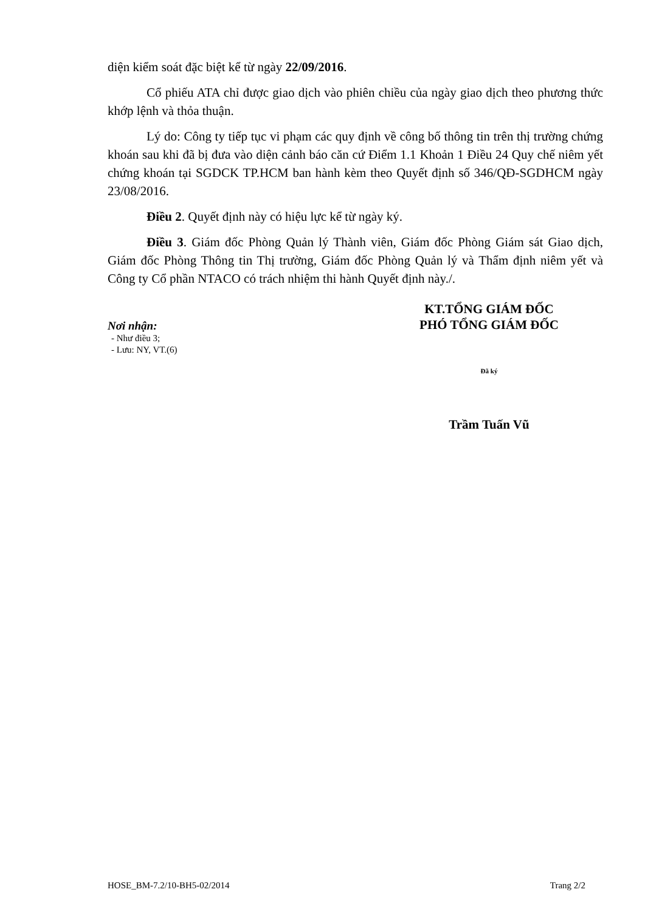diện kiểm soát đặc biệt kể từ ngày 22/09/2016.
Cổ phiếu ATA chỉ được giao dịch vào phiên chiều của ngày giao dịch theo phương thức khớp lệnh và thỏa thuận.
Lý do: Công ty tiếp tục vi phạm các quy định về công bố thông tin trên thị trường chứng khoán sau khi đã bị đưa vào diện cảnh báo căn cứ Điểm 1.1 Khoản 1 Điều 24 Quy chế niêm yết chứng khoán tại SGDCK TP.HCM ban hành kèm theo Quyết định số 346/QĐ-SGDHCM ngày 23/08/2016.
Điều 2. Quyết định này có hiệu lực kể từ ngày ký.
Điều 3. Giám đốc Phòng Quản lý Thành viên, Giám đốc Phòng Giám sát Giao dịch, Giám đốc Phòng Thông tin Thị trường, Giám đốc Phòng Quản lý và Thẩm định niêm yết và Công ty Cổ phần NTACO có trách nhiệm thi hành Quyết định này./.
Nơi nhận:
- Như điều 3;
- Lưu: NY, VT.(6)
KT.TỔNG GIÁM ĐỐC
PHÓ TỔNG GIÁM ĐỐC
Đã ký
Trầm Tuấn Vũ
HOSE_BM-7.2/10-BH5-02/2014 Trang 2/2